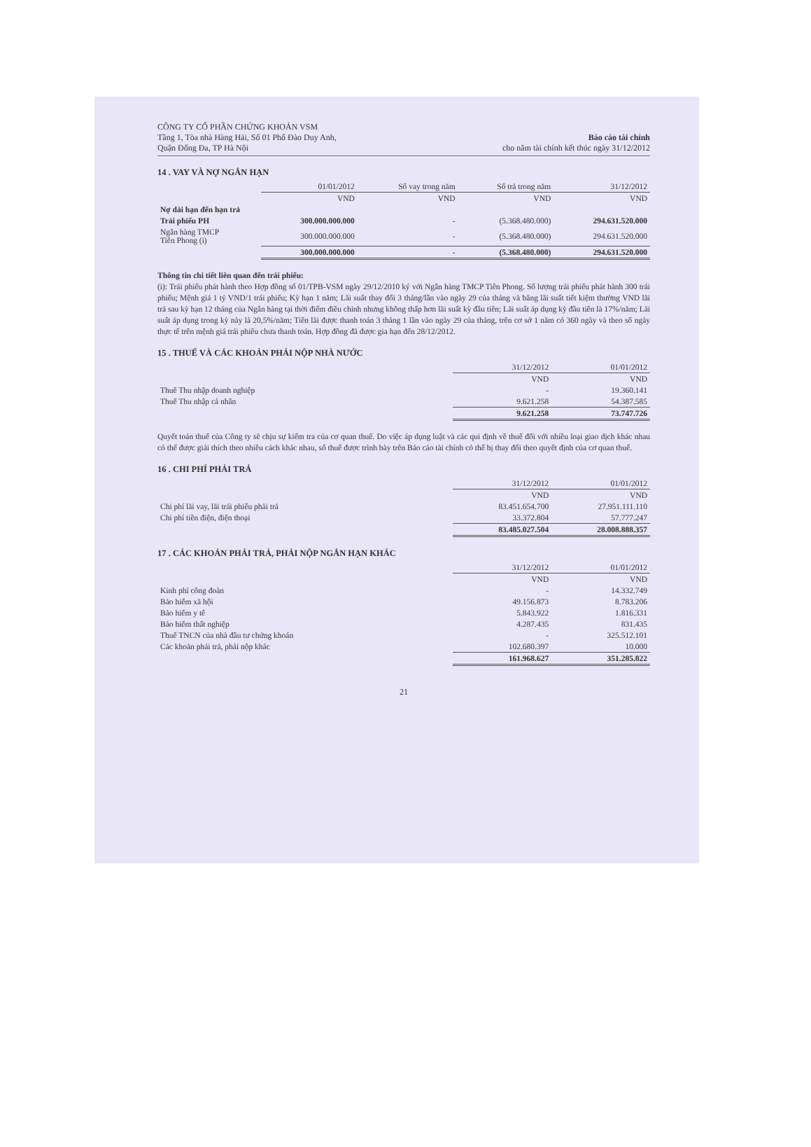CÔNG TY CỔ PHẦN CHỨNG KHOÁN VSM
Tầng 1, Tòa nhà Hàng Hải, Số 01 Phố Đào Duy Anh,
Quận Đống Đa, TP Hà Nội
Báo cáo tài chính
cho năm tài chính kết thúc ngày 31/12/2012
14 . VAY VÀ NỢ NGẮN HẠN
| | 01/01/2012 | Số vay trong năm | Số trả trong năm | 31/12/2012 |
| | VND | VND | VND | VND |
| Nợ dài hạn đến hạn trả | | | | |
| Trái phiếu PH | 300.000.000.000 | - | (5.368.480.000) | 294.631.520.000 |
| Ngân hàng TMCP Tiên Phong (i) | 300.000.000.000 | - | (5.368.480.000) | 294.631.520.000 |
| | 300.000.000.000 | - | (5.368.480.000) | 294.631.520.000 |
Thông tin chi tiết liên quan đến trái phiếu:
(i): Trái phiếu phát hành theo Hợp đồng số 01/TPB-VSM ngày 29/12/2010 ký với Ngân hàng TMCP Tiên Phong. Số lượng trái phiếu phát hành 300 trái phiếu; Mệnh giá 1 tỷ VND/1 trái phiếu; Kỳ hạn 1 năm; Lãi suất thay đổi 3 tháng/lần vào ngày 29 của tháng và bằng lãi suất tiết kiệm thường VND lãi trả sau kỳ hạn 12 tháng của Ngân hàng tại thời điểm điều chỉnh nhưng không thấp hơn lãi suất kỳ đầu tiên; Lãi suất áp dụng kỳ đầu tiên là 17%/năm; Lãi suất áp dụng trong kỳ này là 20,5%/năm; Tiền lãi được thanh toán 3 tháng 1 lần vào ngày 29 của tháng, trên cơ sở 1 năm có 360 ngày và theo số ngày thực tế trên mệnh giá trái phiếu chưa thanh toán. Hợp đồng đã được gia hạn đến 28/12/2012.
15 . THUẾ VÀ CÁC KHOẢN PHẢI NỘP NHÀ NƯỚC
| | 31/12/2012 | 01/01/2012 |
| | VND | VND |
| Thuế Thu nhập doanh nghiệp | - | 19.360.141 |
| Thuế Thu nhập cá nhân | 9.621.258 | 54.387.585 |
| | 9.621.258 | 73.747.726 |
Quyết toán thuế của Công ty sẽ chịu sự kiểm tra của cơ quan thuế. Do việc áp dụng luật và các qui định về thuế đối với nhiều loại giao dịch khác nhau có thể được giải thích theo nhiều cách khác nhau, số thuế được trình bày trên Báo cáo tài chính có thể bị thay đổi theo quyết định của cơ quan thuế.
16 . CHI PHÍ PHẢI TRẢ
| | 31/12/2012 | 01/01/2012 |
| | VND | VND |
| Chi phí lãi vay, lãi trái phiếu phải trả | 83.451.654.700 | 27.951.111.110 |
| Chi phí tiền điện, điện thoại | 33.372.804 | 57.777.247 |
| | 83.485.027.504 | 28.008.888.357 |
17 . CÁC KHOẢN PHẢI TRẢ, PHẢI NỘP NGẮN HẠN KHÁC
| | 31/12/2012 | 01/01/2012 |
| | VND | VND |
| Kinh phí công đoàn | - | 14.332.749 |
| Bảo hiểm xã hội | 49.156.873 | 8.783.206 |
| Bảo hiểm y tế | 5.843.922 | 1.816.331 |
| Bảo hiểm thất nghiệp | 4.287.435 | 831.435 |
| Thuế TNCN của nhà đầu tư chứng khoán | - | 325.512.101 |
| Các khoản phải trả, phải nộp khác | 102.680.397 | 10.000 |
| | 161.968.627 | 351.285.822 |
21